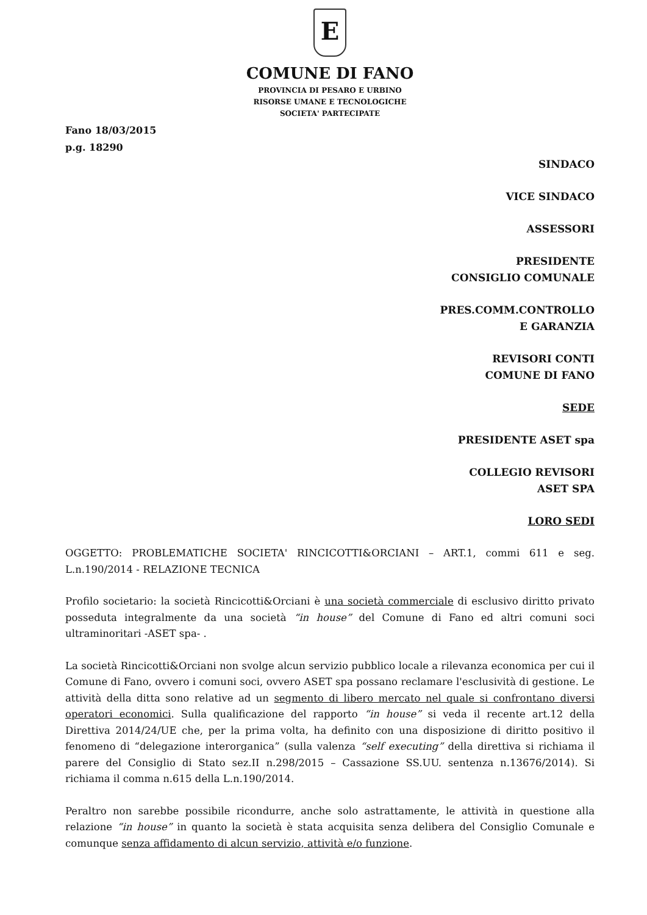E
COMUNE DI FANO
PROVINCIA DI PESARO E URBINO
RISORSE UMANE E TECNOLOGICHE
SOCIETA' PARTECIPATE
Fano 18/03/2015
p.g. 18290
SINDACO
VICE SINDACO
ASSESSORI
PRESIDENTE
CONSIGLIO COMUNALE
PRES.COMM.CONTROLLO
E GARANZIA
REVISORI CONTI
COMUNE DI FANO
SEDE
PRESIDENTE ASET spa
COLLEGIO REVISORI
ASET SPA
LORO SEDI
OGGETTO: PROBLEMATICHE SOCIETA' RINCICOTTI&ORCIANI – ART.1, commi 611 e seg. L.n.190/2014 - RELAZIONE TECNICA
Profilo societario: la società Rincicotti&Orciani è una società commerciale di esclusivo diritto privato posseduta integralmente da una società “in house” del Comune di Fano ed altri comuni soci ultraminoritari -ASET spa- .
La società Rincicotti&Orciani non svolge alcun servizio pubblico locale a rilevanza economica per cui il Comune di Fano, ovvero i comuni soci, ovvero ASET spa possano reclamare l'esclusività di gestione. Le attività della ditta sono relative ad un segmento di libero mercato nel quale si confrontano diversi operatori economici. Sulla qualificazione del rapporto “in house” si veda il recente art.12 della Direttiva 2014/24/UE che, per la prima volta, ha definito con una disposizione di diritto positivo il fenomeno di “delegazione interorganica” (sulla valenza “self executing” della direttiva si richiama il parere del Consiglio di Stato sez.II n.298/2015 – Cassazione SS.UU. sentenza n.13676/2014). Si richiama il comma n.615 della L.n.190/2014.
Peraltro non sarebbe possibile ricondurre, anche solo astrattamente, le attività in questione alla relazione “in house” in quanto la società è stata acquisita senza delibera del Consiglio Comunale e comunque senza affidamento di alcun servizio, attività e/o funzione.